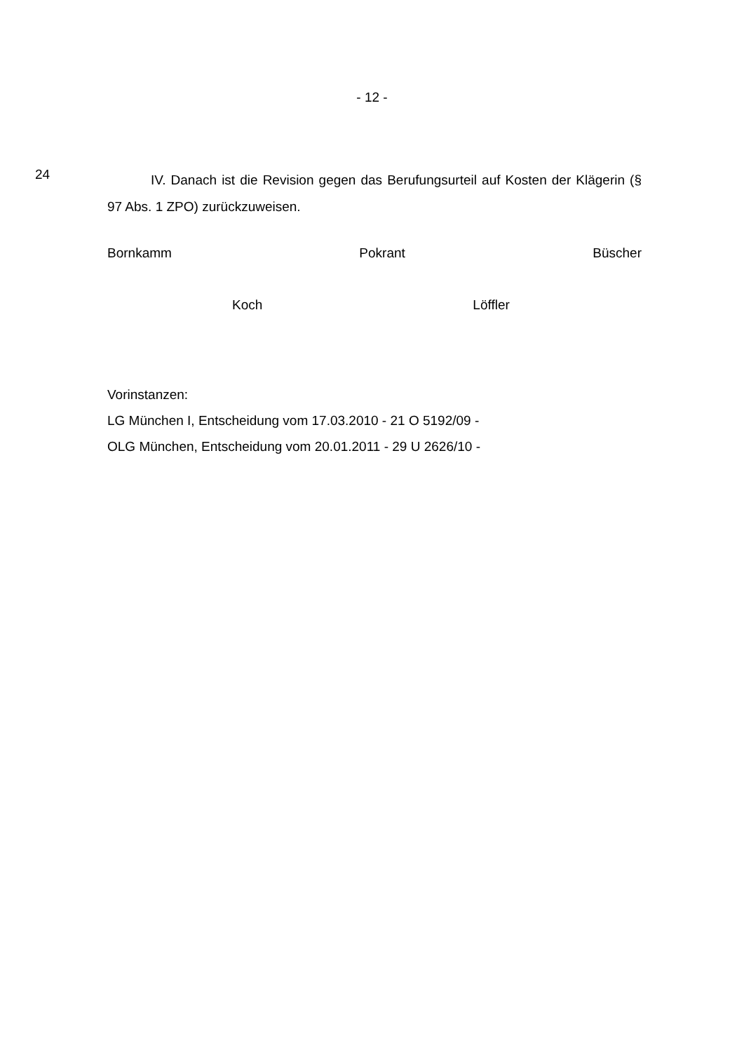- 12 -
24
IV. Danach ist die Revision gegen das Berufungsurteil auf Kosten der Klägerin (§ 97 Abs. 1 ZPO) zurückzuweisen.
Bornkamm Pokrant Büscher
Koch Löffler
Vorinstanzen:
LG München I, Entscheidung vom 17.03.2010 - 21 O 5192/09 -
OLG München, Entscheidung vom 20.01.2011 - 29 U 2626/10 -